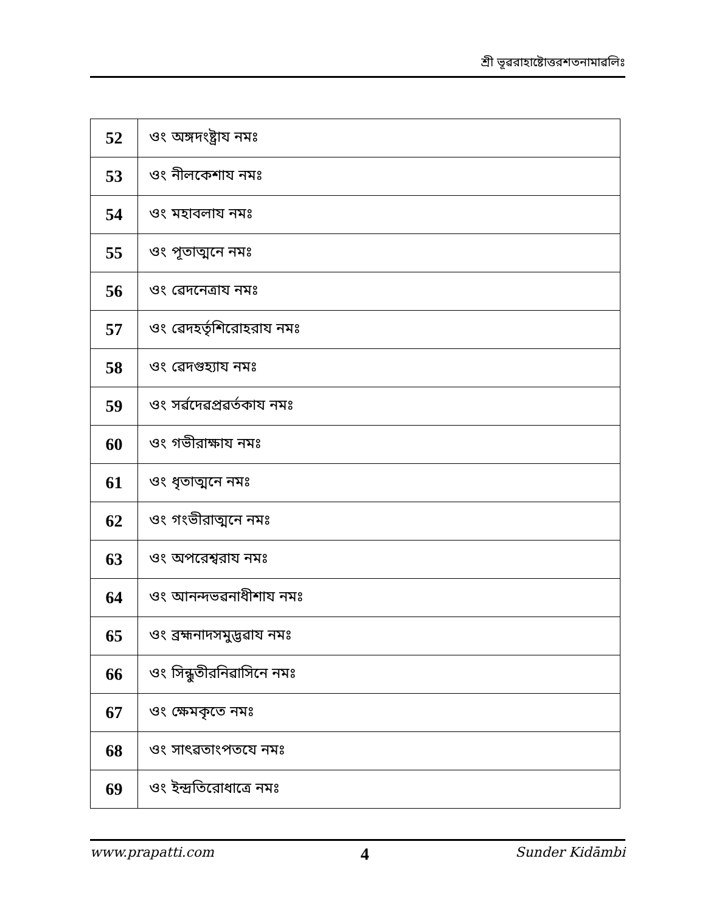শ্রী ভূৱরাহাষ্টোত্তরশতনামাৱলিঃ
| 52 | ওং অঙ্গদংষ্ট্রায নমঃ |
| 53 | ওং নীলকেশায নমঃ |
| 54 | ওং মহাবলায নমঃ |
| 55 | ওং পূতাত্মনে নমঃ |
| 56 | ওং ৱেদনেত্রায নমঃ |
| 57 | ওং ৱেদহর্তৃশিরোহরায নমঃ |
| 58 | ওং ৱেদগুহ্যায নমঃ |
| 59 | ওং সর্ৱদেৱপ্রৱর্তকায নমঃ |
| 60 | ওং গভীরাক্ষায নমঃ |
| 61 | ওং ধৃতাত্মনে নমঃ |
| 62 | ওং গংভীরাত্মনে নমঃ |
| 63 | ওং অপরেশ্ৱরায নমঃ |
| 64 | ওং আনন্দভৱনাধীশায নমঃ |
| 65 | ওং ব্রহ্মনাদসমুদ্ভৱায নমঃ |
| 66 | ওং সিন্ধুতীরনিৱাসিনে নমঃ |
| 67 | ওং ক্ষেমকৃতে নমঃ |
| 68 | ওং সাৎৱতাংপতযে নমঃ |
| 69 | ওং ইন্দ্রতিরোধাত্রে নমঃ |
www.prapatti.com 4 Sunder Kidāmbi